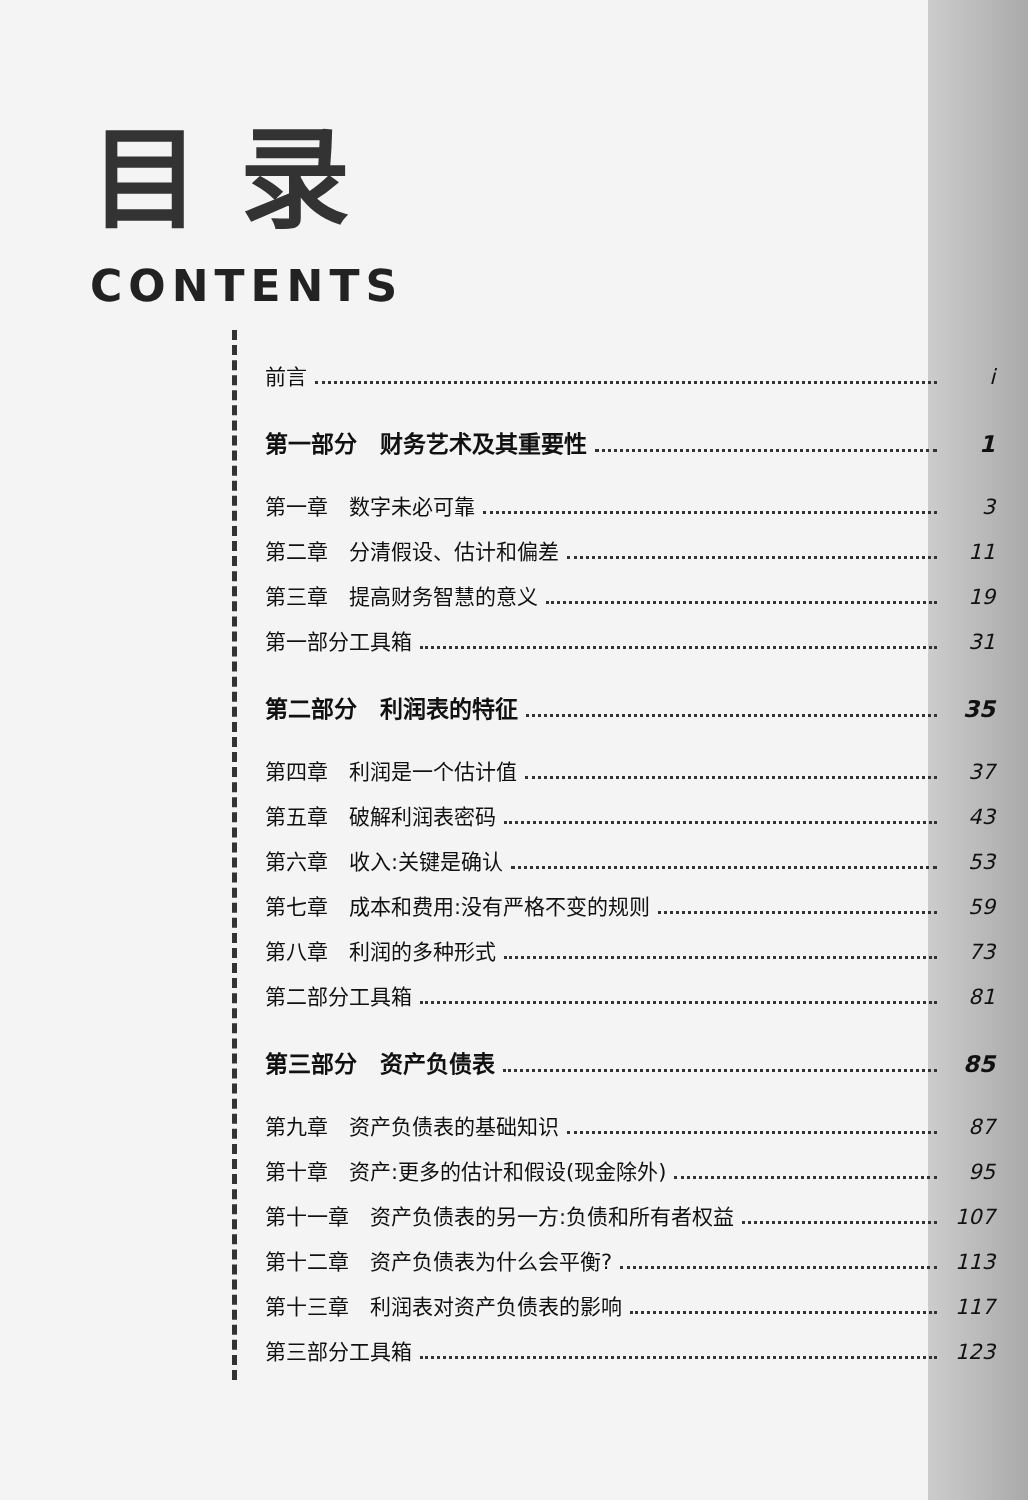目录
CONTENTS
前言 i
第一部分　财务艺术及其重要性 1
第一章　数字未必可靠 3
第二章　分清假设、估计和偏差 11
第三章　提高财务智慧的意义 19
第一部分工具箱 31
第二部分　利润表的特征 35
第四章　利润是一个估计值 37
第五章　破解利润表密码 43
第六章　收入:关键是确认 53
第七章　成本和费用:没有严格不变的规则 59
第八章　利润的多种形式 73
第二部分工具箱 81
第三部分　资产负债表 85
第九章　资产负债表的基础知识 87
第十章　资产:更多的估计和假设(现金除外) 95
第十一章　资产负债表的另一方:负债和所有者权益 107
第十二章　资产负债表为什么会平衡? 113
第十三章　利润表对资产负债表的影响 117
第三部分工具箱 123